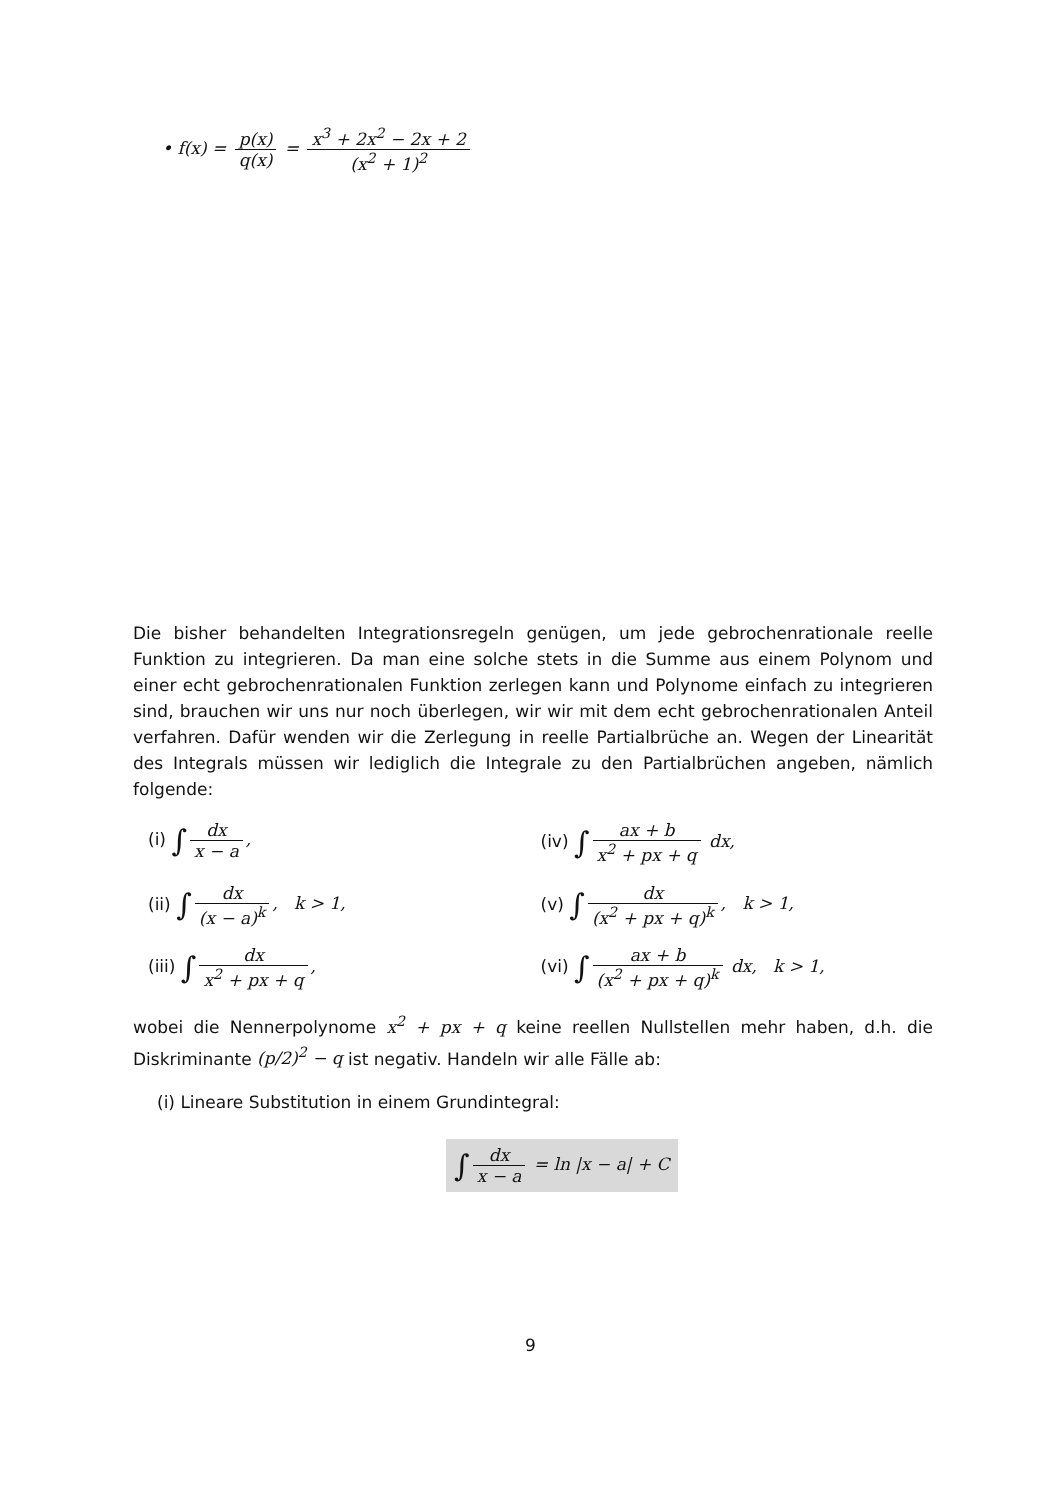• f(x) = p(x) q(x) = x<sup>3</sup> + 2x<sup>2</sup> − 2x + 2 (x<sup>2</sup> + 1)<sup>2</sup>
Die bisher behandelten Integrationsregeln genügen, um jede gebrochenrationale reelle Funktion zu integrieren. Da man eine solche stets in die Summe aus einem Polynom und einer echt gebrochenrationalen Funktion zerlegen kann und Polynome einfach zu integrieren sind, brauchen wir uns nur noch überlegen, wir wir mit dem echt gebrochenrationalen Anteil verfahren. Dafür wenden wir die Zerlegung in reelle Partialbrüche an. Wegen der Linearität des Integrals müssen wir lediglich die Integrale zu den Partialbrüchen angeben, nämlich folgende:
(i) ∫ dx x − a, (iv) ∫ ax + b x<sup>2</sup> + px + q dx,
(ii) ∫ dx (x − a)<sup>k</sup>, k > 1, (v) ∫ dx (x<sup>2</sup> + px + q)<sup>k</sup>, k > 1,
(iii) ∫ dx x<sup>2</sup> + px + q, (vi) ∫ ax + b (x<sup>2</sup> + px + q)<sup>k</sup> dx, k > 1,
wobei die Nennerpolynome x<sup>2</sup> + px + q keine reellen Nullstellen mehr haben, d.h. die Diskriminante (p/2)<sup>2</sup> − q ist negativ. Handeln wir alle Fälle ab:
(i) Lineare Substitution in einem Grundintegral:
∫ dx x − a = ln |x − a| + C
9